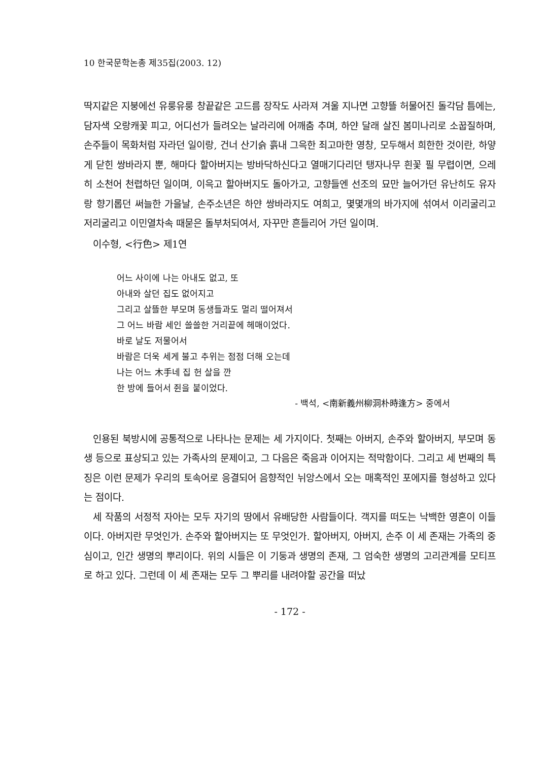10 한국문학논총 제35집(2003. 12)
딱지같은 지붕에선 유룽유룽 창끝같은 고드름 장작도 사라져 겨울 지나면 고향뜰 허물어진 돌각담 틈에는, 담자색 오랑캐꽃 피고, 어디선가 들려오는 날라리에 어깨춤 추며, 하얀 달래 살진 봄미나리로 소꿉질하며, 손주들이 목화처럼 자라던 일이랑, 건너 산기슭 흙내 그윽한 죄고마한 영창, 모두해서 희한한 것이란, 하얗게 닫힌 쌍바라지 뿐, 해마다 할아버지는 방바닥하신다고 열매기다리던 탱자나무 흰꽃 필 무렵이면, 으레히 소천어 천렵하던 일이며, 이윽고 할아버지도 돌아가고, 고향들엔 선조의 묘만 늘어가던 유난히도 유자랑 향기롭던 써늘한 가을날, 손주소년은 하얀 쌍바라지도 여희고, 몇몇개의 바가지에 섞여서 이리굴리고 저리굴리고 이민열차속 때묻은 돌부처되여서, 자꾸만 흔들리어 가던 일이며.
이수형, <行色> 제1연
어느 사이에 나는 아내도 없고, 또
아내와 살던 집도 없어지고
그리고 살뜰한 부모며 동생들과도 멀리 떨어져서
그 어느 바람 세인 쓸쓸한 거리끝에 헤매이었다.
바로 날도 저물어서
바람은 더욱 세게 불고 추위는 점점 더해 오는데
나는 어느 木手네 집 헌 살을 깐
한 방에 들어서 쥔을 붙이었다.
- 백석, <南新義州柳洞朴時逢方> 중에서
인용된 북방시에 공통적으로 나타나는 문제는 세 가지이다. 첫째는 아버지, 손주와 할아버지, 부모며 동생 등으로 표상되고 있는 가족사의 문제이고, 그 다음은 죽음과 이어지는 적막함이다. 그리고 세 번째의 특징은 이런 문제가 우리의 토속어로 응결되어 음향적인 뉘앙스에서 오는 매혹적인 포에지를 형성하고 있다는 점이다.
세 작품의 서정적 자아는 모두 자기의 땅에서 유배당한 사람들이다. 객지를 떠도는 낙백한 영혼이 이들이다. 아버지란 무엇인가. 손주와 할아버지는 또 무엇인가. 할아버지, 아버지, 손주 이 세 존재는 가족의 중심이고, 인간 생명의 뿌리이다. 위의 시들은 이 기둥과 생명의 존재, 그 엄숙한 생명의 고리관계를 모티프로 하고 있다. 그런데 이 세 존재는 모두 그 뿌리를 내려야할 공간을 떠났
- 172 -